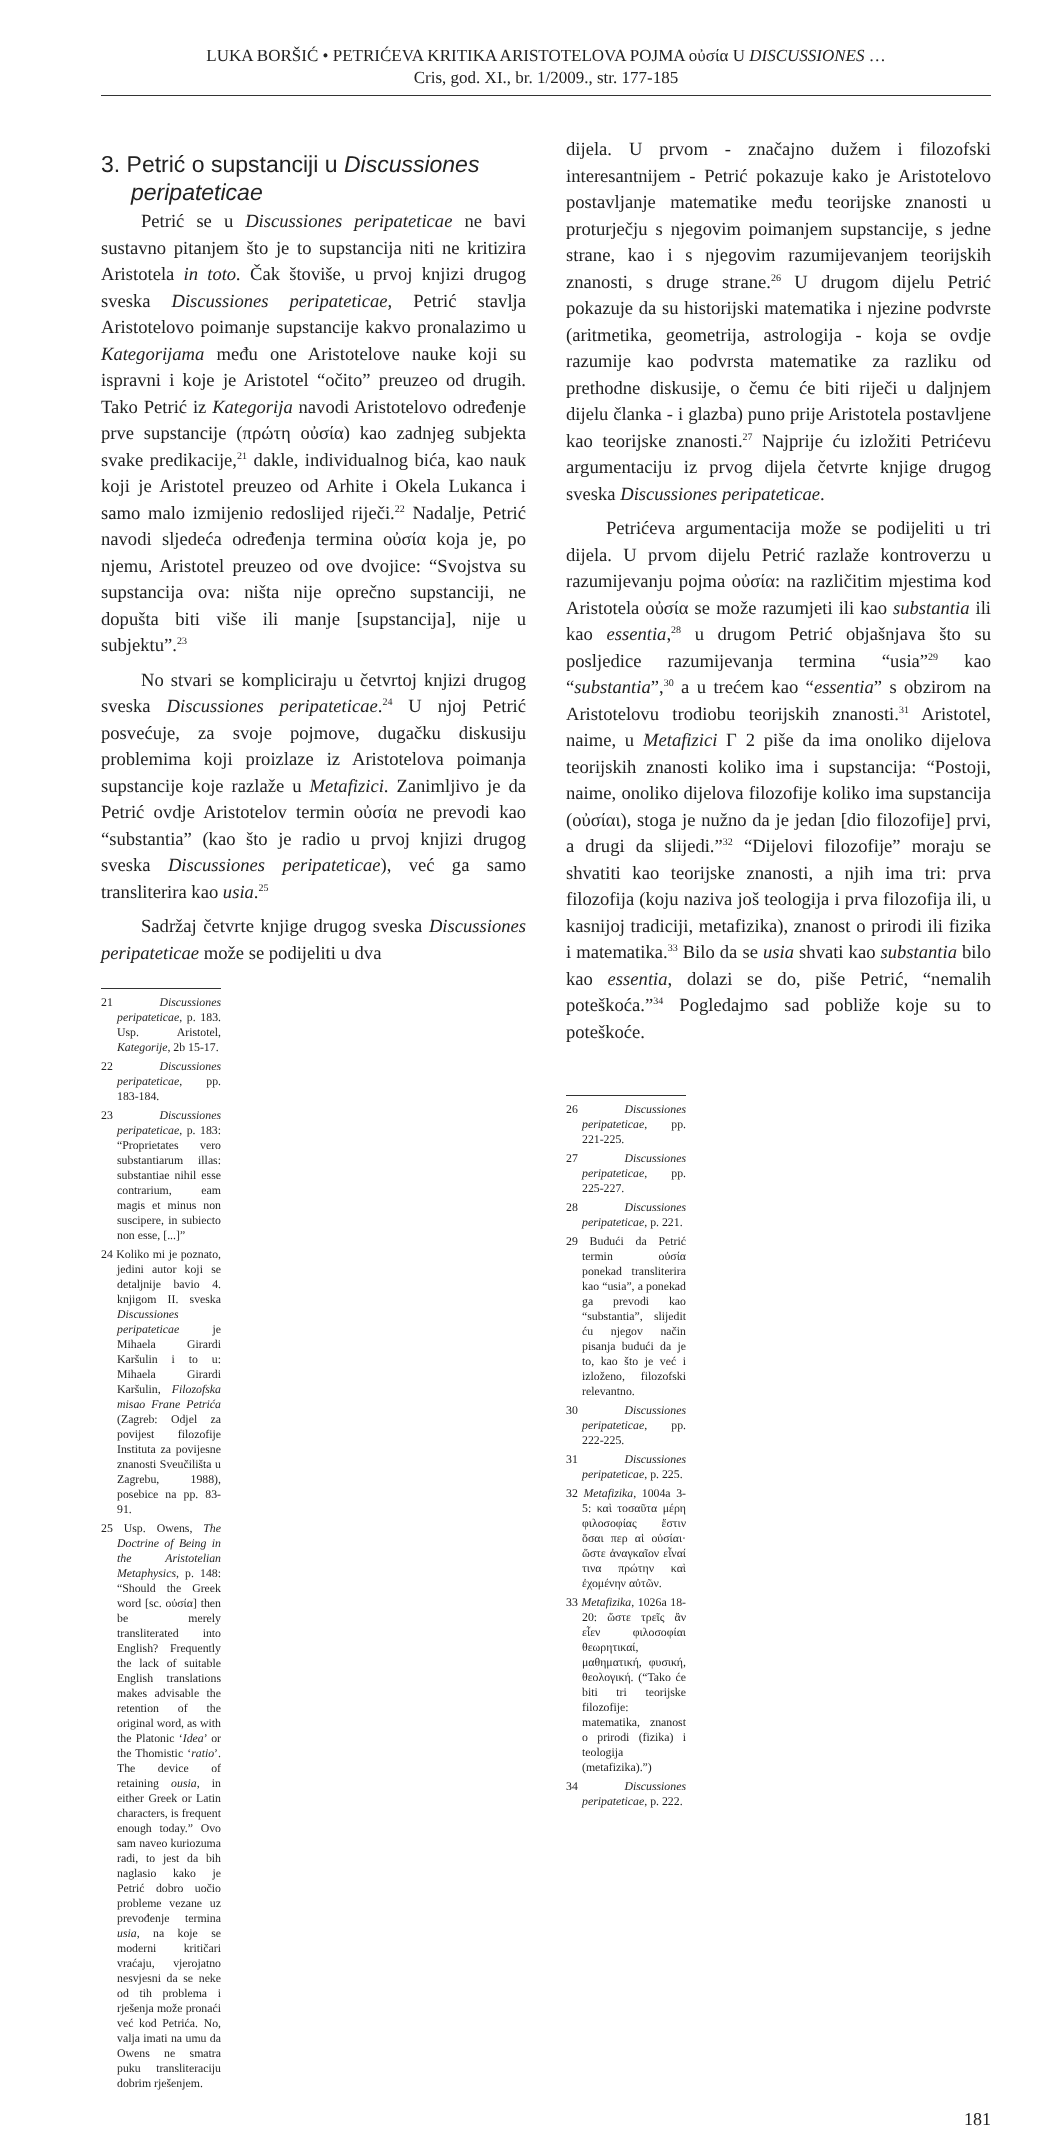LUKA BORŠIĆ • PETRIĆEVA KRITIKA ARISTOTELOVA POJMA οὐσία U DISCUSSIONES …
Cris, god. XI., br. 1/2009., str. 177-185
3. Petrić o supstanciji u Discussiones peripateticae
Petrić se u Discussiones peripateticae ne bavi sustavno pitanjem što je to supstancija niti ne kritizira Aristotela in toto. Čak štoviše, u prvoj knjizi drugog sveska Discussiones peripateticae, Petrić stavlja Aristotelovo poimanje supstancije kakvo pronalazimo u Kategorijama među one Aristotelove nauke koji su ispravni i koje je Aristotel “očito” preuzeo od drugih. Tako Petrić iz Kategorija navodi Aristotelovo određenje prve supstancije (πρώτη οὐσία) kao zadnjeg subjekta svake predikacije,<sup>21</sup> dakle, individualnog bića, kao nauk koji je Aristotel preuzeo od Arhite i Okela Lukanca i samo malo izmijenio redoslijed riječi.<sup>22</sup> Nadalje, Petrić navodi sljedeća određenja termina οὐσία koja je, po njemu, Aristotel preuzeo od ove dvojice: “Svojstva su supstancija ova: ništa nije oprečno supstanciji, ne dopušta biti više ili manje [supstancija], nije u subjektu”.<sup>23</sup>
No stvari se kompliciraju u četvrtoj knjizi drugog sveska Discussiones peripateticae.<sup>24</sup> U njoj Petrić posvećuje, za svoje pojmove, dugačku diskusiju problemima koji proizlaze iz Aristotelova poimanja supstancije koje razlaže u Metafizici. Zanimljivo je da Petrić ovdje Aristotelov termin οὐσία ne prevodi kao “substantia” (kao što je radio u prvoj knjizi drugog sveska Discussiones peripateticae), već ga samo transliterira kao usia.<sup>25</sup>
Sadržaj četvrte knjige drugog sveska Discussiones peripateticae može se podijeliti u dva
21 Discussiones peripateticae, p. 183. Usp. Aristotel, Kategorije, 2b 15-17.
22 Discussiones peripateticae, pp. 183-184.
23 Discussiones peripateticae, p. 183: “Proprietates vero substantiarum illas: substantiae nihil esse contrarium, eam magis et minus non suscipere, in subiecto non esse, [...]”
24 Koliko mi je poznato, jedini autor koji se detaljnije bavio 4. knjigom II. sveska Discussiones peripateticae je Mihaela Girardi Karšulin i to u: Mihaela Girardi Karšulin, Filozofska misao Frane Petrića (Zagreb: Odjel za povijest filozofije Instituta za povijesne znanosti Sveučilišta u Zagrebu, 1988), posebice na pp. 83-91.
25 Usp. Owens, The Doctrine of Being in the Aristotelian Metaphysics, p. 148: “Should the Greek word [sc. οὐσία] then be merely transliterated into English? Frequently the lack of suitable English translations makes advisable the retention of the original word, as with the Platonic ‘Idea’ or the Thomistic ‘ratio’. The device of retaining ousia, in either Greek or Latin characters, is frequent enough today.” Ovo sam naveo kuriozuma radi, to jest da bih naglasio kako je Petrić dobro uočio probleme vezane uz prevođenje termina usia, na koje se moderni kritičari vraćaju, vjerojatno nesvjesni da se neke od tih problema i rješenja može pronaći već kod Petrića. No, valja imati na umu da Owens ne smatra puku transliteraciju dobrim rješenjem.
dijela. U prvom - značajno dužem i filozofski interesantnijem - Petrić pokazuje kako je Aristotelovo postavljanje matematike među teorijske znanosti u proturječju s njegovim poimanjem supstancije, s jedne strane, kao i s njegovim razumijevanjem teorijskih znanosti, s druge strane.<sup>26</sup> U drugom dijelu Petrić pokazuje da su historijski matematika i njezine podvrste (aritmetika, geometrija, astrologija - koja se ovdje razumije kao podvrsta matematike za razliku od prethodne diskusije, o čemu će biti riječi u daljnjem dijelu članka - i glazba) puno prije Aristotela postavljene kao teorijske znanosti.<sup>27</sup> Najprije ću izložiti Petrićevu argumentaciju iz prvog dijela četvrte knjige drugog sveska Discussiones peripateticae.
Petrićeva argumentacija može se podijeliti u tri dijela. U prvom dijelu Petrić razlaže kontroverzu u razumijevanju pojma οὐσία: na različitim mjestima kod Aristotela οὐσία se može razumjeti ili kao substantia ili kao essentia,<sup>28</sup> u drugom Petrić objašnjava što su posljedice razumijevanja termina “usia”<sup>29</sup> kao “substantia”,<sup>30</sup> a u trećem kao “essentia” s obzirom na Aristotelovu trodiobu teorijskih znanosti.<sup>31</sup> Aristotel, naime, u Metafizici Γ 2 piše da ima onoliko dijelova teorijskih znanosti koliko ima i supstancija: “Postoji, naime, onoliko dijelova filozofije koliko ima supstancija (οὐσίαι), stoga je nužno da je jedan [dio filozofije] prvi, a drugi da slijedi.”<sup>32</sup> “Dijelovi filozofije” moraju se shvatiti kao teorijske znanosti, a njih ima tri: prva filozofija (koju naziva još teologija i prva filozofija ili, u kasnijoj tradiciji, metafizika), znanost o prirodi ili fizika i matematika.<sup>33</sup> Bilo da se usia shvati kao substantia bilo kao essentia, dolazi se do, piše Petrić, “nemalih poteškoća.”<sup>34</sup> Pogledajmo sad pobliže koje su to poteškoće.
26 Discussiones peripateticae, pp. 221-225.
27 Discussiones peripateticae, pp. 225-227.
28 Discussiones peripateticae, p. 221.
29 Budući da Petrić termin οὐσία ponekad transliterira kao “usia”, a ponekad ga prevodi kao “substantia”, slijedit ću njegov način pisanja budući da je to, kao što je već i izloženo, filozofski relevantno.
30 Discussiones peripateticae, pp. 222-225.
31 Discussiones peripateticae, p. 225.
32 Metafizika, 1004a 3-5: καὶ τοσαῦτα μέρη φιλοσοφίας ἔστιν ὅσαι περ αἱ οὐσίαι· ὥστε ἀναγκαῖον εἶναί τινα πρώτην καὶ ἐχομένην αὐτῶν.
33 Metafizika, 1026a 18-20: ὥστε τρεῖς ἂν εἶεν φιλοσοφίαι θεωρητικαί, μαθηματική, φυσική, θεολογική. (“Tako će biti tri teorijske filozofije: matematika, znanost o prirodi (fizika) i teologija (metafizika).”)
34 Discussiones peripateticae, p. 222.
181